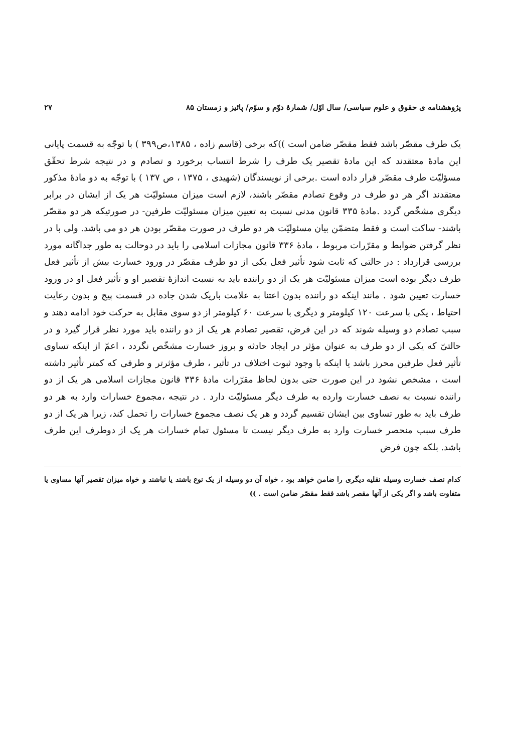پژوهشنامه ی حقوق و علوم سیاسی/ سال اوّل/ شمارهٔ دوّم و سوّم/ پائیز و زمستان ۸۵ ۲۷
یک طرف مقصّر باشد فقط مقصّر ضامن است ))که برخی (قاسم زاده ، ۱۳۸۵،ص۳۹۹ ) با توجّه به قسمت پایانی این مادهٔ معتقدند که این مادهٔ تقصیر یک طرف را شرط انتساب برخورد و تصادم و در نتیجه شرط تحقّق مسؤلیّت طرف مقصّر قرار داده است .برخی از نویسندگان (شهیدی ، ۱۳۷۵ ، ص ۱۳۷ ) با توجّه به دو مادهٔ مذکور معتقدند اگر هر دو طرف در وقوع تصادم مقصّر باشند، لازم است میزان مسئولیّت هر یک از ایشان در برابر دیگری مشخّص گردد .مادهٔ ۳۳۵ قانون مدنی نسبت به تعیین میزان مسئولیّت طرفین- در صورتیکه هر دو مقصّر باشند- ساکت است و فقط متضمّن بیان مسئولیّت هر دو طرف در صورت مقصّر بودن هر دو می باشد. ولی با در نظر گرفتن ضوابط و مقرّرات مربوط ، مادهٔ ۳۳۶ قانون مجازات اسلامی را باید در دوحالت به طور جداگانه مورد بررسی قرارداد : در حالتی که ثابت شود تأثیر فعل یکی از دو طرف مقصّر در ورود خسارت بیش از تأثیر فعل طرف دیگر بوده است میزان مسئولیّت هر یک از دو راننده باید به نسبت اندازهٔ تقصیر او و تأثیر فعل او در ورود خسارت تعیین شود . مانند اینکه دو راننده بدون اعتنا به علامت باریک شدن جاده در قسمت پیچ و بدون رعایت احتیاط ، یکی با سرعت ۱۲۰ کیلومتر و دیگری با سرعت ۶۰ کیلومتر از دو سوی مقابل به حرکت خود ادامه دهند و سبب تصادم دو وسیله شوند که در این فرض، تقصیر تصادم هر یک از دو راننده باید مورد نظر قرار گیرد و در حالتیّ که یکی از دو طرف به عنوان مؤثر در ایجاد حادثه و بروز خسارت مشخّص نگردد ، اعمّ از اینکه تساوی تأثیر فعل طرفین محرز باشد یا اینکه با وجود ثبوت اختلاف در تأثیر ، طرف مؤثرتر و طرفی که کمتر تأثیر داشته است ، مشخص نشود در این صورت حتی بدون لحاظ مقرّرات مادهٔ ۳۳۶ قانون مجازات اسلامی هر یک از دو راننده نسبت به نصف خسارت وارده به طرف دیگر مسئولیّت دارد . در نتیجه ،مجموع خسارات وارد به هر دو طرف باید به طور تساوی بین ایشان تقسیم گردد و هر یک نصف مجموع خسارات را تحمل کند، زیرا هر یک از دو طرف سبب منحصر خسارت وارد به طرف دیگر نیست تا مسئول تمام خسارات هر یک از دوطرف این طرف باشد. بلکه چون فرض
کدام نصف خسارت وسیله نقلیه دیگری را ضامن خواهد بود ، خواه آن دو وسیله از یک نوع باشند یا نباشند و خواه میزان تقصیر آنها مساوی یا متفاوت باشد و اگر یکی از آنها مقصر باشد فقط مقصّر ضامن است . ))